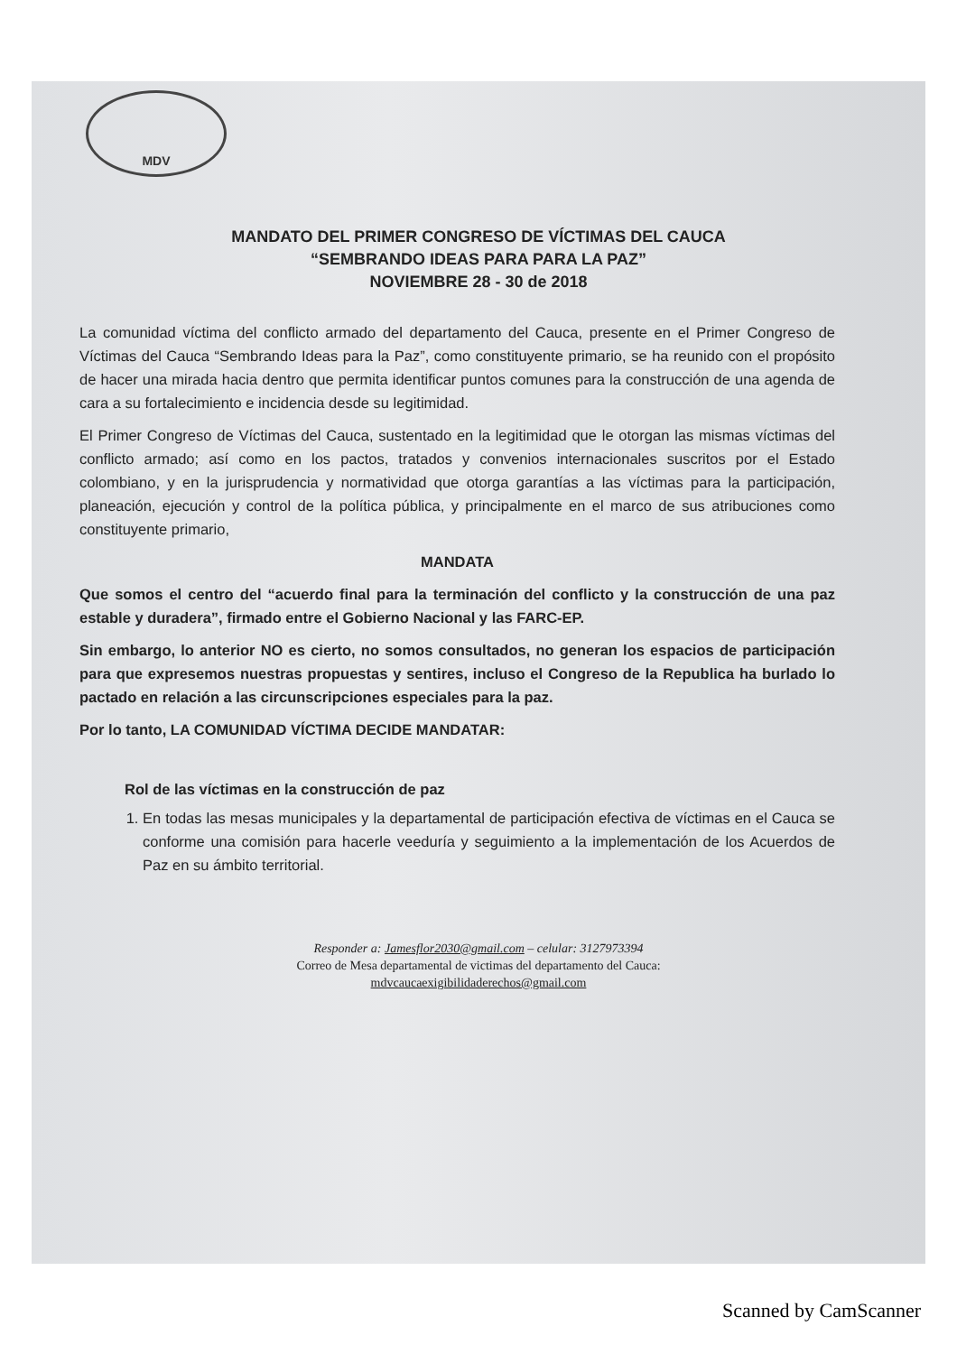MDV
MANDATO DEL PRIMER CONGRESO DE VÍCTIMAS DEL CAUCA
“SEMBRANDO IDEAS PARA PARA LA PAZ”
NOVIEMBRE 28 - 30 de 2018
La comunidad víctima del conflicto armado del departamento del Cauca, presente en el Primer Congreso de Víctimas del Cauca “Sembrando Ideas para la Paz”, como constituyente primario, se ha reunido con el propósito de hacer una mirada hacia dentro que permita identificar puntos comunes para la construcción de una agenda de cara a su fortalecimiento e incidencia desde su legitimidad.
El Primer Congreso de Víctimas del Cauca, sustentado en la legitimidad que le otorgan las mismas víctimas del conflicto armado; así como en los pactos, tratados y convenios internacionales suscritos por el Estado colombiano, y en la jurisprudencia y normatividad que otorga garantías a las víctimas para la participación, planeación, ejecución y control de la política pública, y principalmente en el marco de sus atribuciones como constituyente primario,
MANDATA
Que somos el centro del “acuerdo final para la terminación del conflicto y la construcción de una paz estable y duradera”, firmado entre el Gobierno Nacional y las FARC-EP.
Sin embargo, lo anterior NO es cierto, no somos consultados, no generan los espacios de participación para que expresemos nuestras propuestas y sentires, incluso el Congreso de la Republica ha burlado lo pactado en relación a las circunscripciones especiales para la paz.
Por lo tanto, LA COMUNIDAD VÍCTIMA DECIDE MANDATAR:
Rol de las víctimas en la construcción de paz
1. En todas las mesas municipales y la departamental de participación efectiva de víctimas en el Cauca se conforme una comisión para hacerle veeduría y seguimiento a la implementación de los Acuerdos de Paz en su ámbito territorial.
Responder a: Jamesflor2030@gmail.com – celular: 3127973394
Correo de Mesa departamental de victimas del departamento del Cauca:
mdvcaucaexigibilidaderechos@gmail.com
Scanned by CamScanner